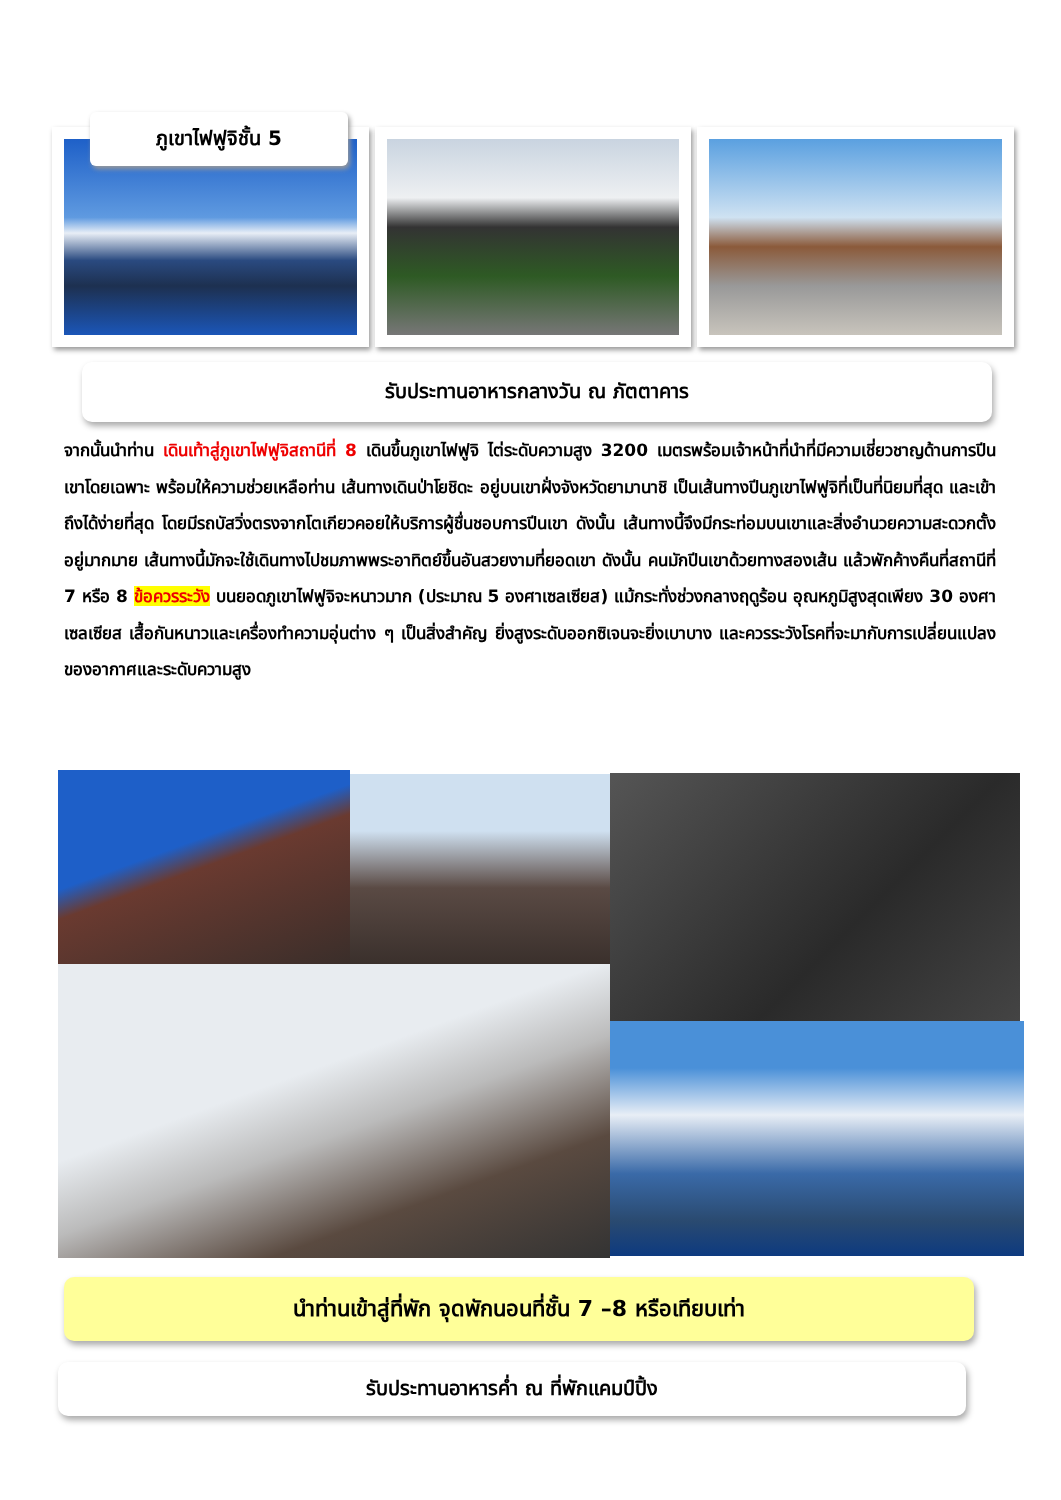ภูเขาไฟฟูจิชั้น 5
รับประทานอาหารกลางวัน ณ ภัตตาคาร
จากนั้นนำท่าน เดินเท้าสู่ภูเขาไฟฟูจิสถานีที่ 8 เดินขึ้นภูเขาไฟฟูจิ ไต่ระดับความสูง 3200 เมตรพร้อมเจ้าหน้าที่นำที่มีความเชี่ยวชาญด้านการปีนเขาโดยเฉพาะ พร้อมให้ความช่วยเหลือท่าน เส้นทางเดินป่าโยชิดะ อยู่บนเขาฝั่งจังหวัดยามานาชิ เป็นเส้นทางปีนภูเขาไฟฟูจิที่เป็นที่นิยมที่สุด และเข้าถึงได้ง่ายที่สุด โดยมีรถบัสวิ่งตรงจากโตเกียวคอยให้บริการผู้ชื่นชอบการปีนเขา ดังนั้น เส้นทางนี้จึงมีกระท่อมบนเขาและสิ่งอำนวยความสะดวกตั้งอยู่มากมาย เส้นทางนี้มักจะใช้เดินทางไปชมภาพพระอาทิตย์ขึ้นอันสวยงามที่ยอดเขา ดังนั้น คนมักปีนเขาด้วยทางสองเส้น แล้วพักค้างคืนที่สถานีที่ 7 หรือ 8 ข้อควรระวัง บนยอดภูเขาไฟฟูจิจะหนาวมาก (ประมาณ 5 องศาเซลเซียส) แม้กระทั่งช่วงกลางฤดูร้อน อุณหภูมิสูงสุดเพียง 30 องศาเซลเซียส เสื้อกันหนาวและเครื่องทำความอุ่นต่าง ๆ เป็นสิ่งสำคัญ ยิ่งสูงระดับออกซิเจนจะยิ่งเบาบาง และควรระวังโรคที่จะมากับการเปลี่ยนแปลงของอากาศและระดับความสูง
นำท่านเข้าสู่ที่พัก จุดพักนอนที่ชั้น 7 –8 หรือเทียบเท่า
รับประทานอาหารค่ำ ณ ที่พักแคมป์ปิ้ง